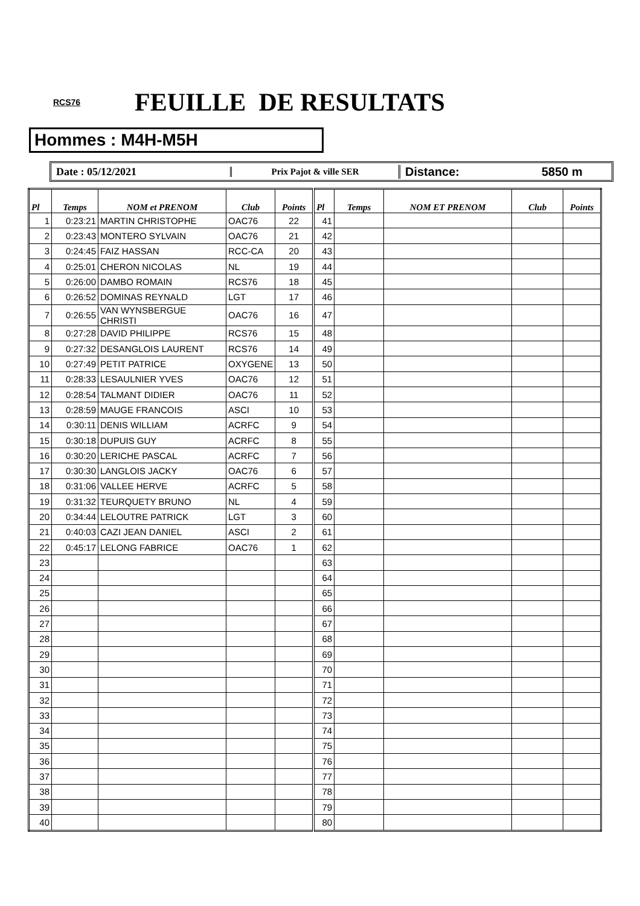RCS76 FEUILLE DE RESULTATS
Hommes : M4H-M5H
Date : 05/12/2021
Prix Pajot & ville SER
Distance: 5850 m
| Pl | Temps | NOM et PRENOM | Club | Points | Pl | Temps | NOM ET PRENOM | Club | Points |
| --- | --- | --- | --- | --- | --- | --- | --- | --- | --- |
| 1 | 0:23:21 | MARTIN CHRISTOPHE | OAC76 | 22 | 41 | | | | |
| 2 | 0:23:43 | MONTERO SYLVAIN | OAC76 | 21 | 42 | | | | |
| 3 | 0:24:45 | FAIZ HASSAN | RCC-CA | 20 | 43 | | | | |
| 4 | 0:25:01 | CHERON NICOLAS | NL | 19 | 44 | | | | |
| 5 | 0:26:00 | DAMBO ROMAIN | RCS76 | 18 | 45 | | | | |
| 6 | 0:26:52 | DOMINAS REYNALD | LGT | 17 | 46 | | | | |
| 7 | 0:26:55 | VAN WYNSBERGUE CHRISTI | OAC76 | 16 | 47 | | | | |
| 8 | 0:27:28 | DAVID PHILIPPE | RCS76 | 15 | 48 | | | | |
| 9 | 0:27:32 | DESANGLOIS LAURENT | RCS76 | 14 | 49 | | | | |
| 10 | 0:27:49 | PETIT PATRICE | OXYGENE | 13 | 50 | | | | |
| 11 | 0:28:33 | LESAULNIER YVES | OAC76 | 12 | 51 | | | | |
| 12 | 0:28:54 | TALMANT DIDIER | OAC76 | 11 | 52 | | | | |
| 13 | 0:28:59 | MAUGE FRANCOIS | ASCI | 10 | 53 | | | | |
| 14 | 0:30:11 | DENIS WILLIAM | ACRFC | 9 | 54 | | | | |
| 15 | 0:30:18 | DUPUIS GUY | ACRFC | 8 | 55 | | | | |
| 16 | 0:30:20 | LERICHE PASCAL | ACRFC | 7 | 56 | | | | |
| 17 | 0:30:30 | LANGLOIS JACKY | OAC76 | 6 | 57 | | | | |
| 18 | 0:31:06 | VALLEE HERVE | ACRFC | 5 | 58 | | | | |
| 19 | 0:31:32 | TEURQUETY BRUNO | NL | 4 | 59 | | | | |
| 20 | 0:34:44 | LELOUTRE PATRICK | LGT | 3 | 60 | | | | |
| 21 | 0:40:03 | CAZI JEAN DANIEL | ASCI | 2 | 61 | | | | |
| 22 | 0:45:17 | LELONG FABRICE | OAC76 | 1 | 62 | | | | |
| 23 | | | | | 63 | | | | |
| 24 | | | | | 64 | | | | |
| 25 | | | | | 65 | | | | |
| 26 | | | | | 66 | | | | |
| 27 | | | | | 67 | | | | |
| 28 | | | | | 68 | | | | |
| 29 | | | | | 69 | | | | |
| 30 | | | | | 70 | | | | |
| 31 | | | | | 71 | | | | |
| 32 | | | | | 72 | | | | |
| 33 | | | | | 73 | | | | |
| 34 | | | | | 74 | | | | |
| 35 | | | | | 75 | | | | |
| 36 | | | | | 76 | | | | |
| 37 | | | | | 77 | | | | |
| 38 | | | | | 78 | | | | |
| 39 | | | | | 79 | | | | |
| 40 | | | | | 80 | | | | |